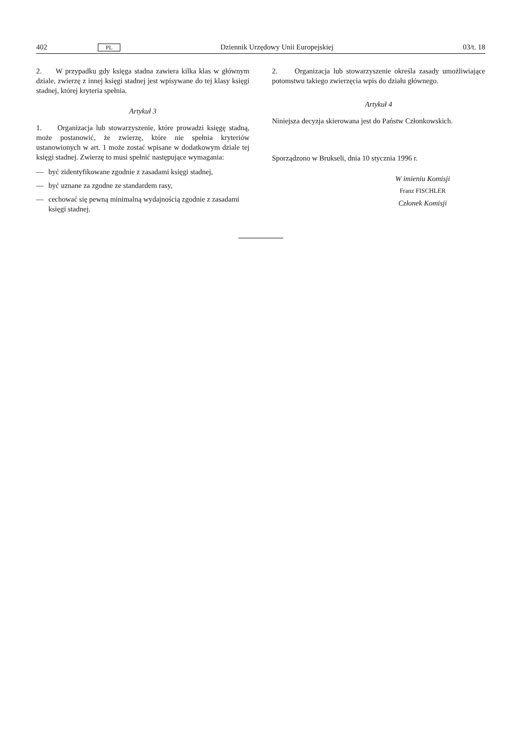402 PL Dziennik Urzędowy Unii Europejskiej 03/t. 18
2. W przypadku gdy księga stadna zawiera kilka klas w głównym dziale, zwierzę z innej księgi stadnej jest wpisywane do tej klasy księgi stadnej, której kryteria spełnia.
Artykuł 3
1. Organizacja lub stowarzyszenie, które prowadzi księgę stadną, może postanowić, że zwierzę, które nie spełnia kryteriów ustanowionych w art. 1 może zostać wpisane w dodatkowym dziale tej księgi stadnej. Zwierzę to musi spełnić następujące wymagania:
— być zidentyfikowane zgodnie z zasadami księgi stadnej,
— być uznane za zgodne ze standardem rasy,
— cechować się pewną minimalną wydajnością zgodnie z zasadami księgi stadnej.
2. Organizacja lub stowarzyszenie określa zasady umożliwiające potomstwu takiego zwierzęcia wpis do działu głównego.
Artykuł 4
Niniejsza decyzja skierowana jest do Państw Członkowskich.
Sporządzono w Brukseli, dnia 10 stycznia 1996 r.
W imieniu Komisji
Franz FISCHLER
Członek Komisji